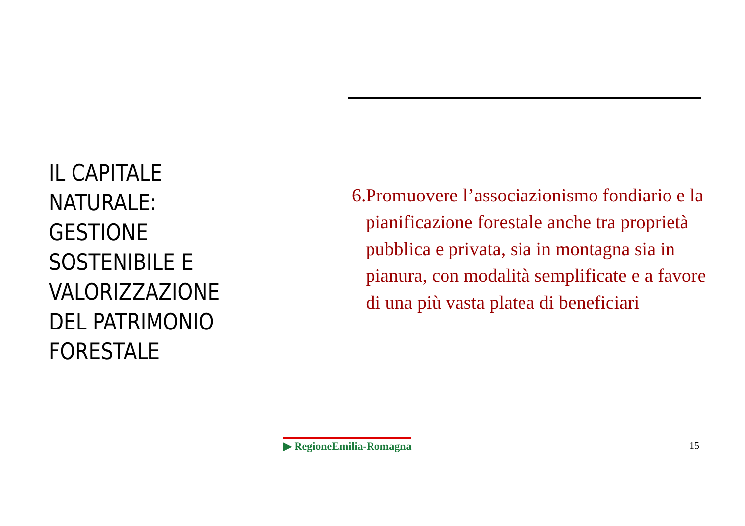IL CAPITALE
NATURALE:
GESTIONE
SOSTENIBILE E
VALORIZZAZIONE
DEL PATRIMONIO
FORESTALE
6. Promuovere l’associazionismo fondiario e la pianificazione forestale anche tra proprietà pubblica e privata, sia in montagna sia in pianura, con modalità semplificate e a favore di una più vasta platea di beneficiari
▶ RegioneEmilia-Romagna 15